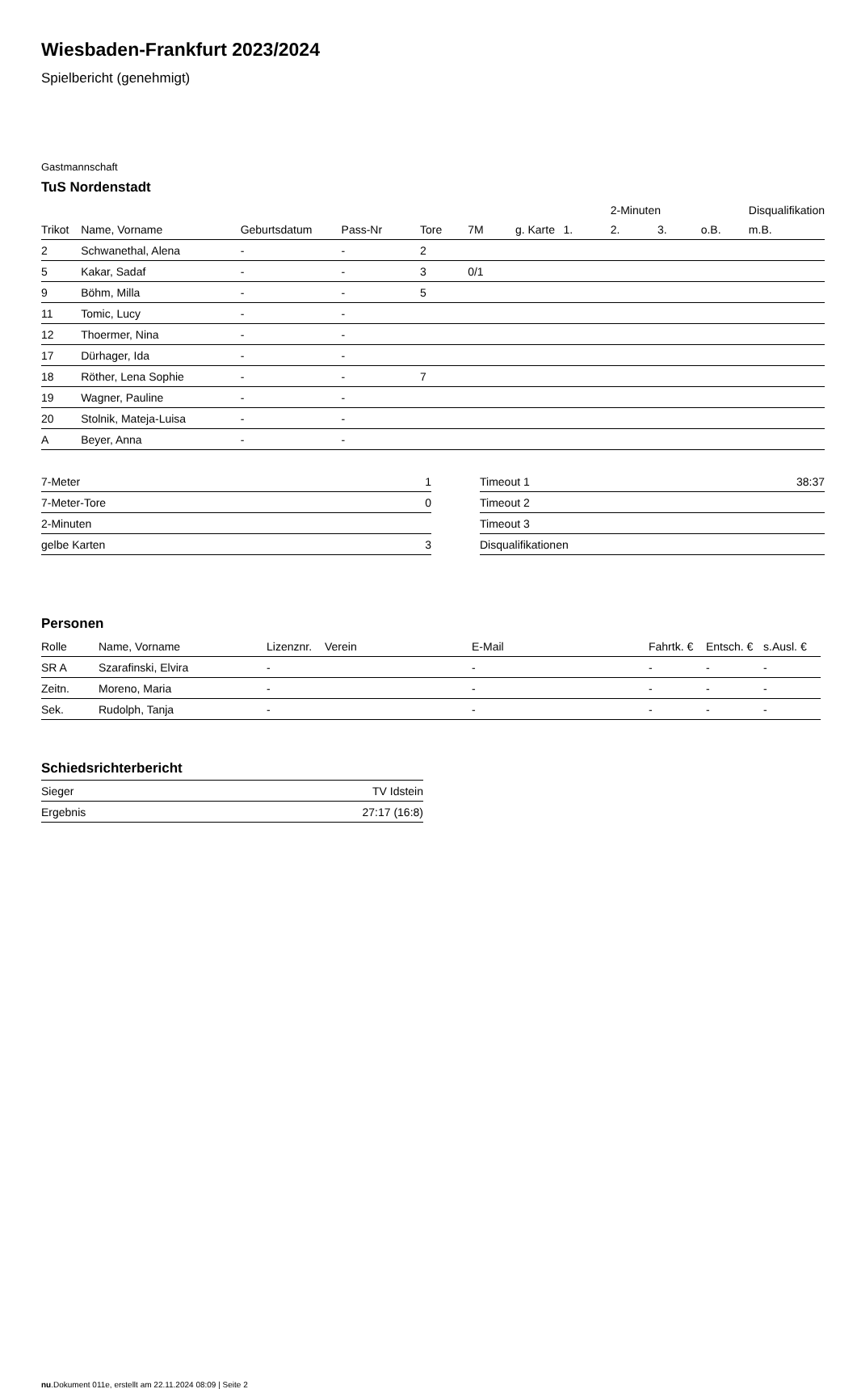Wiesbaden-Frankfurt 2023/2024
Spielbericht (genehmigt)
Gastmannschaft
TuS Nordenstadt
| | | | | | | | | 2-Minuten | | | Disqualifikation |
| --- | --- | --- | --- | --- | --- | --- | --- | --- | --- | --- | --- |
| Trikot | Name, Vorname | Geburtsdatum | Pass-Nr | Tore | 7M | g. Karte | 1. | 2. | 3. | o.B. | m.B. |
| 2 | Schwanethal, Alena | - | - | 2 | | | | | | | |
| 5 | Kakar, Sadaf | - | - | 3 | 0/1 | | | | | | |
| 9 | Böhm, Milla | - | - | 5 | | | | | | | |
| 11 | Tomic, Lucy | - | - | | | | | | | | |
| 12 | Thoermer, Nina | - | - | | | | | | | | |
| 17 | Dürhager, Ida | - | - | | | | | | | | |
| 18 | Röther, Lena Sophie | - | - | 7 | | | | | | | |
| 19 | Wagner, Pauline | - | - | | | | | | | | |
| 20 | Stolnik, Mateja-Luisa | - | - | | | | | | | | |
| A | Beyer, Anna | - | - | | | | | | | | |
| 7-Meter | 1 |
| 7-Meter-Tore | 0 |
| 2-Minuten | |
| gelbe Karten | 3 |
| Timeout 1 | 38:37 |
| Timeout 2 | |
| Timeout 3 | |
| Disqualifikationen | |
Personen
| Rolle | Name, Vorname | Lizenznr. | Verein | E-Mail | Fahrtk. € | Entsch. € | s.Ausl. € |
| --- | --- | --- | --- | --- | --- | --- | --- |
| SR A | Szarafinski, Elvira | - | | - | - | - | - |
| Zeitn. | Moreno, Maria | - | | - | - | - | - |
| Sek. | Rudolph, Tanja | - | | - | - | - | - |
Schiedsrichterbericht
| Sieger | TV Idstein |
| Ergebnis | 27:17 (16:8) |
nu.Dokument 011e, erstellt am 22.11.2024 08:09 | Seite 2